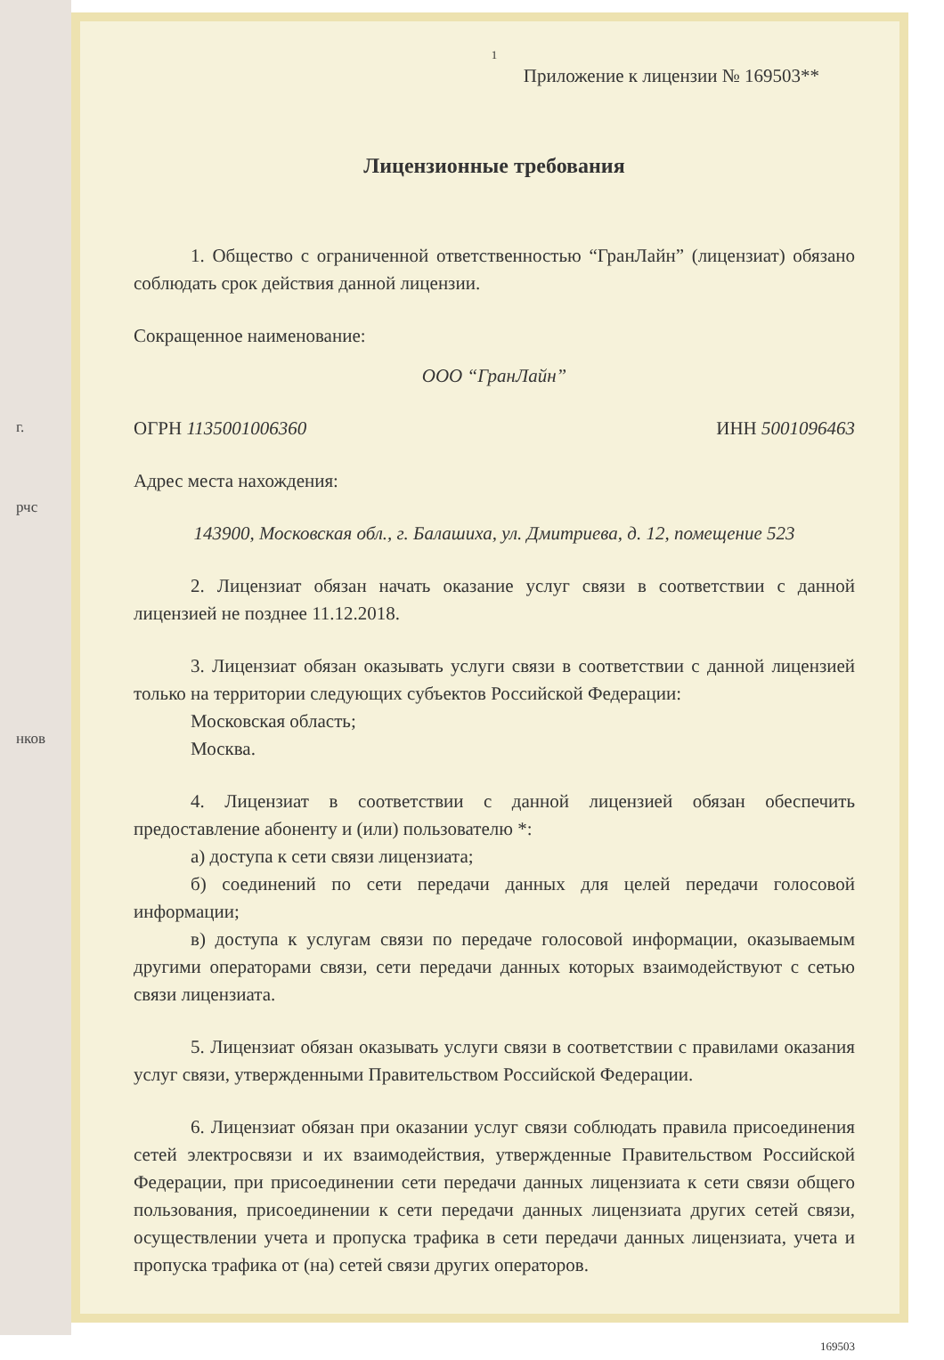г.
рчс
нков
1
Приложение к лицензии № 169503**
Лицензионные требования
1. Общество с ограниченной ответственностью “ГранЛайн” (лицензиат) обязано соблюдать срок действия данной лицензии.
Сокращенное наименование:
ООО “ГранЛайн”
ОГРН 1135001006360 ИНН 5001096463
Адрес места нахождения:
143900, Московская обл., г. Балашиха, ул. Дмитриева, д. 12, помещение 523
2. Лицензиат обязан начать оказание услуг связи в соответствии с данной лицензией не позднее 11.12.2018.
3. Лицензиат обязан оказывать услуги связи в соответствии с данной лицензией только на территории следующих субъектов Российской Федерации:
Московская область;
Москва.
4. Лицензиат в соответствии с данной лицензией обязан обеспечить предоставление абоненту и (или) пользователю *:
а) доступа к сети связи лицензиата;
б) соединений по сети передачи данных для целей передачи голосовой информации;
в) доступа к услугам связи по передаче голосовой информации, оказываемым другими операторами связи, сети передачи данных которых взаимодействуют с сетью связи лицензиата.
5. Лицензиат обязан оказывать услуги связи в соответствии с правилами оказания услуг связи, утвержденными Правительством Российской Федерации.
6. Лицензиат обязан при оказании услуг связи соблюдать правила присоединения сетей электросвязи и их взаимодействия, утвержденные Правительством Российской Федерации, при присоединении сети передачи данных лицензиата к сети связи общего пользования, присоединении к сети передачи данных лицензиата других сетей связи, осуществлении учета и пропуска трафика в сети передачи данных лицензиата, учета и пропуска трафика от (на) сетей связи других операторов.
169503